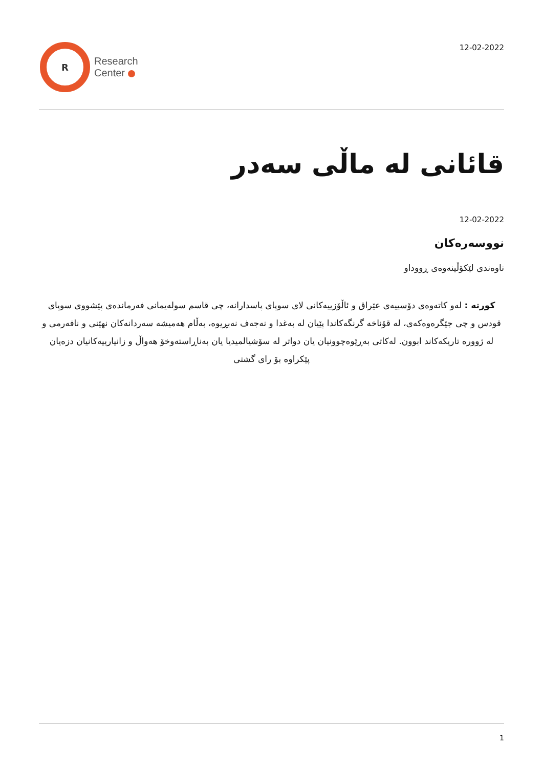R
Research
Center
12-02-2022
قائانی لە ماڵی سەدر
12-02-2022
نووسەرەکان
ناوەندی لێکۆڵینەوەی ڕووداو
کورتە : لەو کاتەوەی دۆسییەی عێراق و ئاڵۆزییەکانی لای سوپای پاسدارانە، چی قاسم سولەیمانی فەرماندەی پێشووی سوپای قودس و چی جێگرەوەکەی، لە قۆناخە گرنگەکاندا پێیان لە بەغدا و نەجەف نەبڕیوە، بەڵام هەمیشە سەردانەکان نهێنی و نافەرمی و لە ژوورە تاریکەکاند ابوون. لەکاتی بەڕێوەچوونیان یان دواتر لە سۆشیالمیدیا یان بەناڕاستەوخۆ هەواڵ و زانیارییەکانیان دزەیان پێکراوە بۆ رای گشتی
1